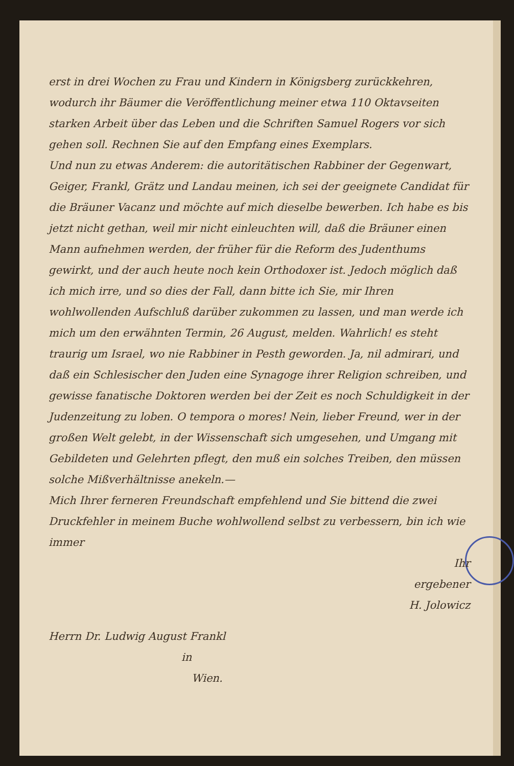erst in drei Wochen zu Frau und Kindern in Königsberg zurückkehren, wodurch ihr Bäumer die Veröffentlichung meiner etwa 110 Oktavseiten starken Arbeit über das Leben und die Schriften Samuel Rogers vor sich gehen soll. Rechnen Sie auf den Empfang eines Exemplars.
Und nun zu etwas Anderem: die autoritätischen Rabbiner der Gegenwart, Geiger, Frankl, Grätz und Landau meinen, ich sei der geeignete Candidat für die Bräuner Vacanz und möchte auf mich dieselbe bewerben. Ich habe es bis jetzt nicht gethan, weil mir nicht einleuchten will, daß die Bräuner einen Mann aufnehmen werden, der früher für die Reform des Judenthums gewirkt, und der auch heute noch kein Orthodoxer ist. Jedoch möglich daß ich mich irre, und so dies der Fall, dann bitte ich Sie, mir Ihren wohlwollenden Aufschluß darüber zukommen zu lassen, und man werde ich mich um den erwähnten Termin, 26 August, melden. Wahrlich! es steht traurig um Israel, wo nie Rabbiner in Pesth geworden. Ja, nil admirari, und daß ein Schlesischer den Juden eine Synagoge ihrer Religion schreiben, und gewisse fanatische Doktoren werden bei der Zeit es noch Schuldigkeit in der Judenzeitung zu loben. O tempora o mores! Nein, lieber Freund, wer in der großen Welt gelebt, in der Wissenschaft sich umgesehen, und Umgang mit Gebildeten und Gelehrten pflegt, den muß ein solches Treiben, den müssen solche Mißverhältnisse anekeln.—
Mich Ihrer ferneren Freundschaft empfehlend und Sie bittend die zwei Druckfehler in meinem Buche wohlwollend selbst zu verbessern, bin ich wie immer
Ihr
ergebener
H. Jolowicz
Herrn Dr. Ludwig August Frankl
in
Wien.